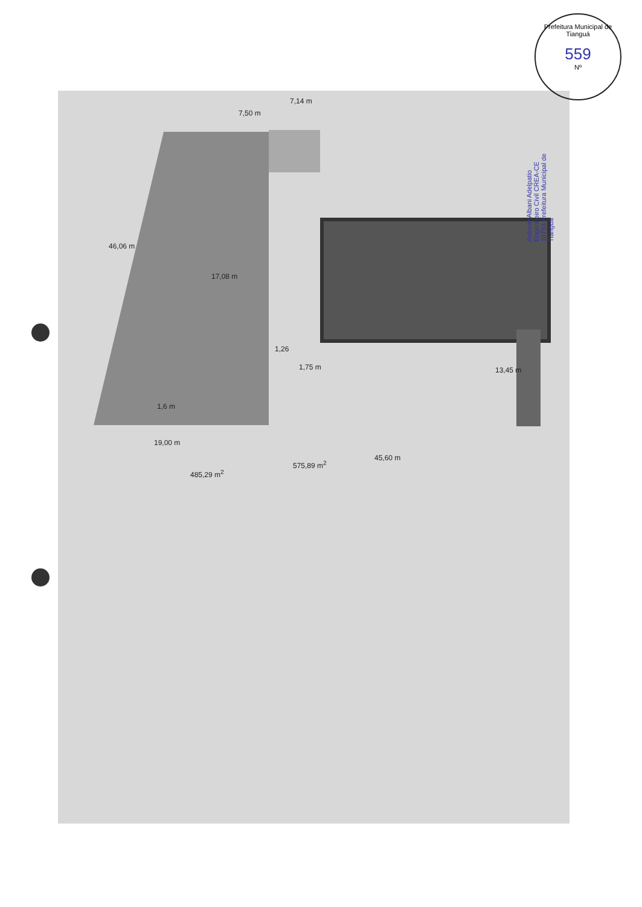Prefeitura Municipal de Tianguá
559
Nº
Antonio Albani Adelpatio Engenheiro Civil CREA-CE 10753 Prefeitura Municipal de Tianguá
46,06 m
17,08 m
7,50 m
7,14 m
1,26
1,75 m 13,45 m
1,6 m
19,00 m
485,29 m<sup>2</sup>
575,89 m<sup>2</sup>
45,60 m